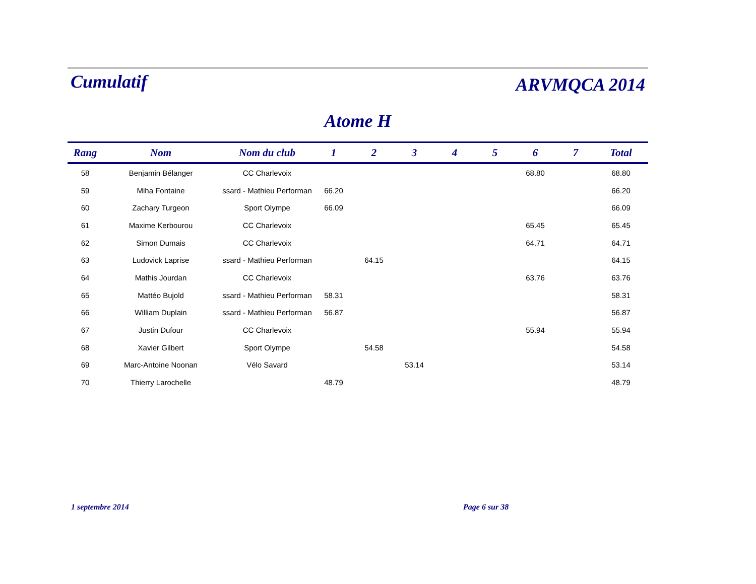Cumulatif
ARVMQCA 2014
Atome H
| Rang | Nom | Nom du club | 1 | 2 | 3 | 4 | 5 | 6 | 7 | Total |
| --- | --- | --- | --- | --- | --- | --- | --- | --- | --- | --- |
| 58 | Benjamin Bélanger | CC Charlevoix | | | | | | 68.80 | | 68.80 |
| 59 | Miha Fontaine | ssard - Mathieu Performan | 66.20 | | | | | | | 66.20 |
| 60 | Zachary Turgeon | Sport Olympe | 66.09 | | | | | | | 66.09 |
| 61 | Maxime Kerbourou | CC Charlevoix | | | | | | 65.45 | | 65.45 |
| 62 | Simon Dumais | CC Charlevoix | | | | | | 64.71 | | 64.71 |
| 63 | Ludovick Laprise | ssard - Mathieu Performan | | 64.15 | | | | | | 64.15 |
| 64 | Mathis Jourdan | CC Charlevoix | | | | | | 63.76 | | 63.76 |
| 65 | Mattéo Bujold | ssard - Mathieu Performan | 58.31 | | | | | | | 58.31 |
| 66 | William Duplain | ssard - Mathieu Performan | 56.87 | | | | | | | 56.87 |
| 67 | Justin Dufour | CC Charlevoix | | | | | | 55.94 | | 55.94 |
| 68 | Xavier Gilbert | Sport Olympe | | 54.58 | | | | | | 54.58 |
| 69 | Marc-Antoine Noonan | Vélo Savard | | | 53.14 | | | | | 53.14 |
| 70 | Thierry Larochelle | | 48.79 | | | | | | | 48.79 |
1 septembre 2014 Page 6 sur 38